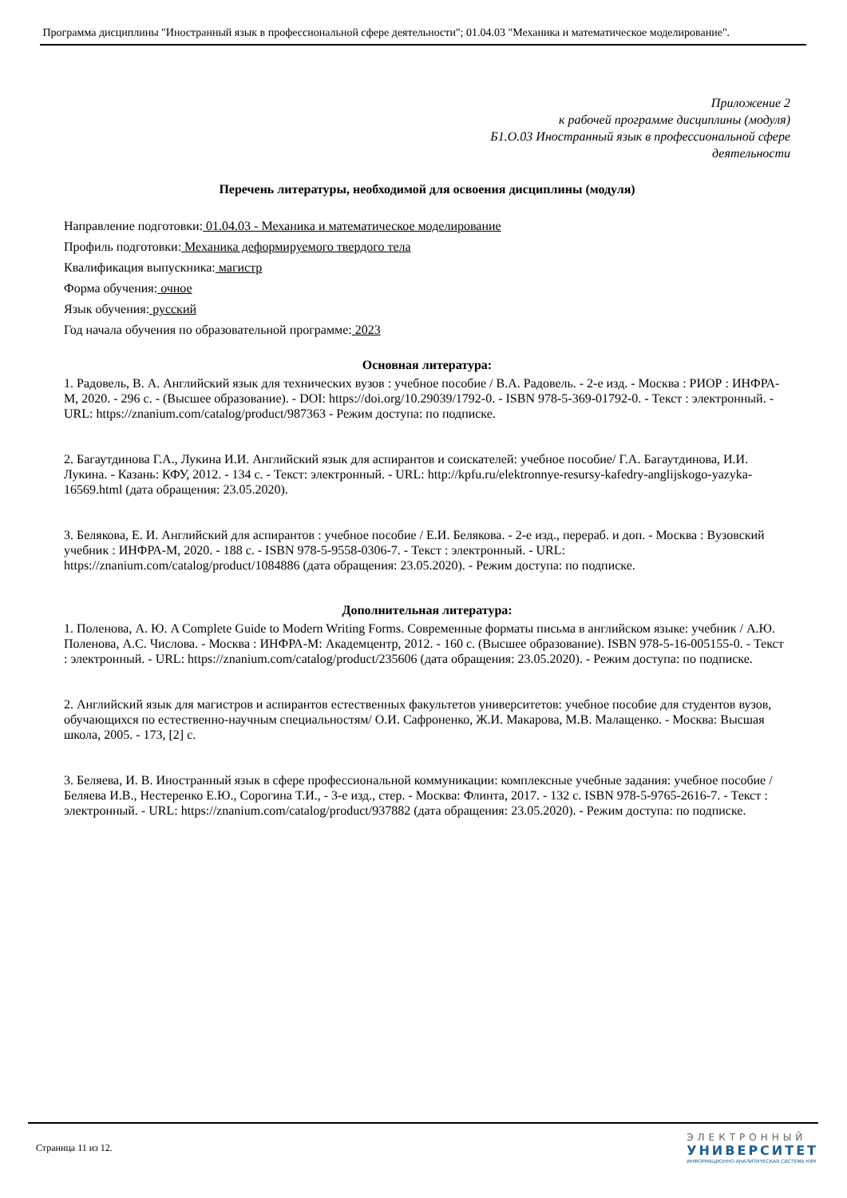Программа дисциплины "Иностранный язык в профессиональной сфере деятельности"; 01.04.03 "Механика и математическое моделирование".
Приложение 2
к рабочей программе дисциплины (модуля)
Б1.О.03 Иностранный язык в профессиональной сфере
деятельности
Перечень литературы, необходимой для освоения дисциплины (модуля)
Направление подготовки: 01.04.03 - Механика и математическое моделирование
Профиль подготовки: Механика деформируемого твердого тела
Квалификация выпускника: магистр
Форма обучения: очное
Язык обучения: русский
Год начала обучения по образовательной программе: 2023
Основная литература:
1. Радовель, В. А. Английский язык для технических вузов : учебное пособие / В.А. Радовель. - 2-е изд. - Москва : РИОР : ИНФРА-М, 2020. - 296 с. - (Высшее образование). - DOI: https://doi.org/10.29039/1792-0. - ISBN 978-5-369-01792-0. - Текст : электронный. - URL: https://znanium.com/catalog/product/987363 - Режим доступа: по подписке.
2. Багаутдинова Г.А., Лукина И.И. Английский язык для аспирантов и соискателей: учебное пособие/ Г.А. Багаутдинова, И.И. Лукина. - Казань: КФУ, 2012. - 134 с. - Текст: электронный. - URL: http://kpfu.ru/elektronnye-resursy-kafedry-anglijskogo-yazyka-16569.html (дата обращения: 23.05.2020).
3. Белякова, Е. И. Английский для аспирантов : учебное пособие / Е.И. Белякова. - 2-е изд., перераб. и доп. - Москва : Вузовский учебник : ИНФРА-М, 2020. - 188 с. - ISBN 978-5-9558-0306-7. - Текст : электронный. - URL: https://znanium.com/catalog/product/1084886 (дата обращения: 23.05.2020). - Режим доступа: по подписке.
Дополнительная литература:
1. Поленова, А. Ю. A Complete Guide to Modern Writing Forms. Современные форматы письма в английском языке: учебник / А.Ю. Поленова, А.С. Числова. - Москва : ИНФРА-М: Академцентр, 2012. - 160 с. (Высшее образование). ISBN 978-5-16-005155-0. - Текст : электронный. - URL: https://znanium.com/catalog/product/235606 (дата обращения: 23.05.2020). - Режим доступа: по подписке.
2. Английский язык для магистров и аспирантов естественных факультетов университетов: учебное пособие для студентов вузов, обучающихся по естественно-научным специальностям/ О.И. Сафроненко, Ж.И. Макарова, М.В. Малащенко. - Москва: Высшая школа, 2005. - 173, [2] с.
3. Беляева, И. В. Иностранный язык в сфере профессиональной коммуникации: комплексные учебные задания: учебное пособие / Беляева И.В., Нестеренко Е.Ю., Сорогина Т.И., - 3-е изд., стер. - Москва: Флинта, 2017. - 132 с. ISBN 978-5-9765-2616-7. - Текст : электронный. - URL: https://znanium.com/catalog/product/937882 (дата обращения: 23.05.2020). - Режим доступа: по подписке.
Страница 11 из 12.
ЭЛЕКТРОННЫЙ
УНИВЕРСИТЕТ
ИНФОРМАЦИОННО-АНАЛИТИЧЕСКАЯ СИСТЕМА КФУ